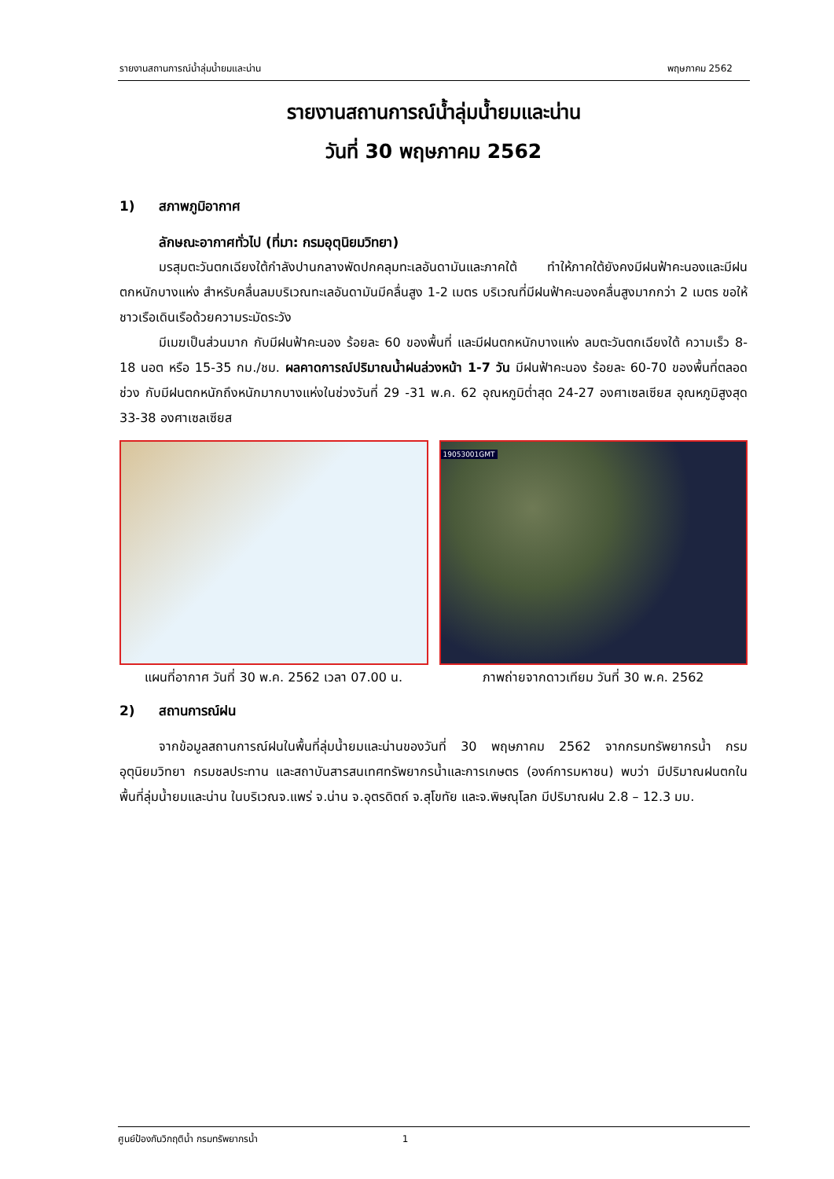รายงานสถานการณ์น้ำลุ่มน้ำยมและน่าน พฤษภาคม 2562
รายงานสถานการณ์น้ำลุ่มน้ำยมและน่าน
วันที่ 30 พฤษภาคม 2562
1) สภาพภูมิอากาศ
ลักษณะอากาศทั่วไป (ที่มา: กรมอุตุนิยมวิทยา)
มรสุมตะวันตกเฉียงใต้กำลังปานกลางพัดปกคลุมทะเลอันดามันและภาคใต้ ทำให้ภาคใต้ยังคงมีฝนฟ้าคะนองและมีฝนตกหนักบางแห่ง สำหรับคลื่นลมบริเวณทะเลอันดามันมีคลื่นสูง 1-2 เมตร บริเวณที่มีฝนฟ้าคะนองคลื่นสูงมากกว่า 2 เมตร ขอให้ชาวเรือเดินเรือด้วยความระมัดระวัง
มีเมฆเป็นส่วนมาก กับมีฝนฟ้าคะนอง ร้อยละ 60 ของพื้นที่ และมีฝนตกหนักบางแห่ง ลมตะวันตกเฉียงใต้ ความเร็ว 8-18 นอต หรือ 15-35 กม./ชม. ผลคาดการณ์ปริมาณน้ำฝนล่วงหน้า 1-7 วัน มีฝนฟ้าคะนอง ร้อยละ 60-70 ของพื้นที่ตลอดช่วง กับมีฝนตกหนักถึงหนักมากบางแห่งในช่วงวันที่ 29 -31 พ.ค. 62 อุณหภูมิต่ำสุด 24-27 องศาเซลเซียส อุณหภูมิสูงสุด 33-38 องศาเซลเซียส
แผนที่อากาศ วันที่ 30 พ.ค. 2562 เวลา 07.00 น.
19053001GMT
ภาพถ่ายจากดาวเทียม วันที่ 30 พ.ค. 2562
2) สถานการณ์ฝน
จากข้อมูลสถานการณ์ฝนในพื้นที่ลุ่มน้ำยมและน่านของวันที่ 30 พฤษภาคม 2562 จากกรมทรัพยากรน้ำ กรมอุตุนิยมวิทยา กรมชลประทาน และสถาบันสารสนเทศทรัพยากรน้ำและการเกษตร (องค์การมหาชน) พบว่า มีปริมาณฝนตกในพื้นที่ลุ่มน้ำยมและน่าน ในบริเวณจ.แพร่ จ.น่าน จ.อุตรดิตถ์ จ.สุโขทัย และจ.พิษณุโลก มีปริมาณฝน 2.8 – 12.3 มม.
ศูนย์ป้องกันวิกฤติน้ำ กรมทรัพยากรน้ำ 1